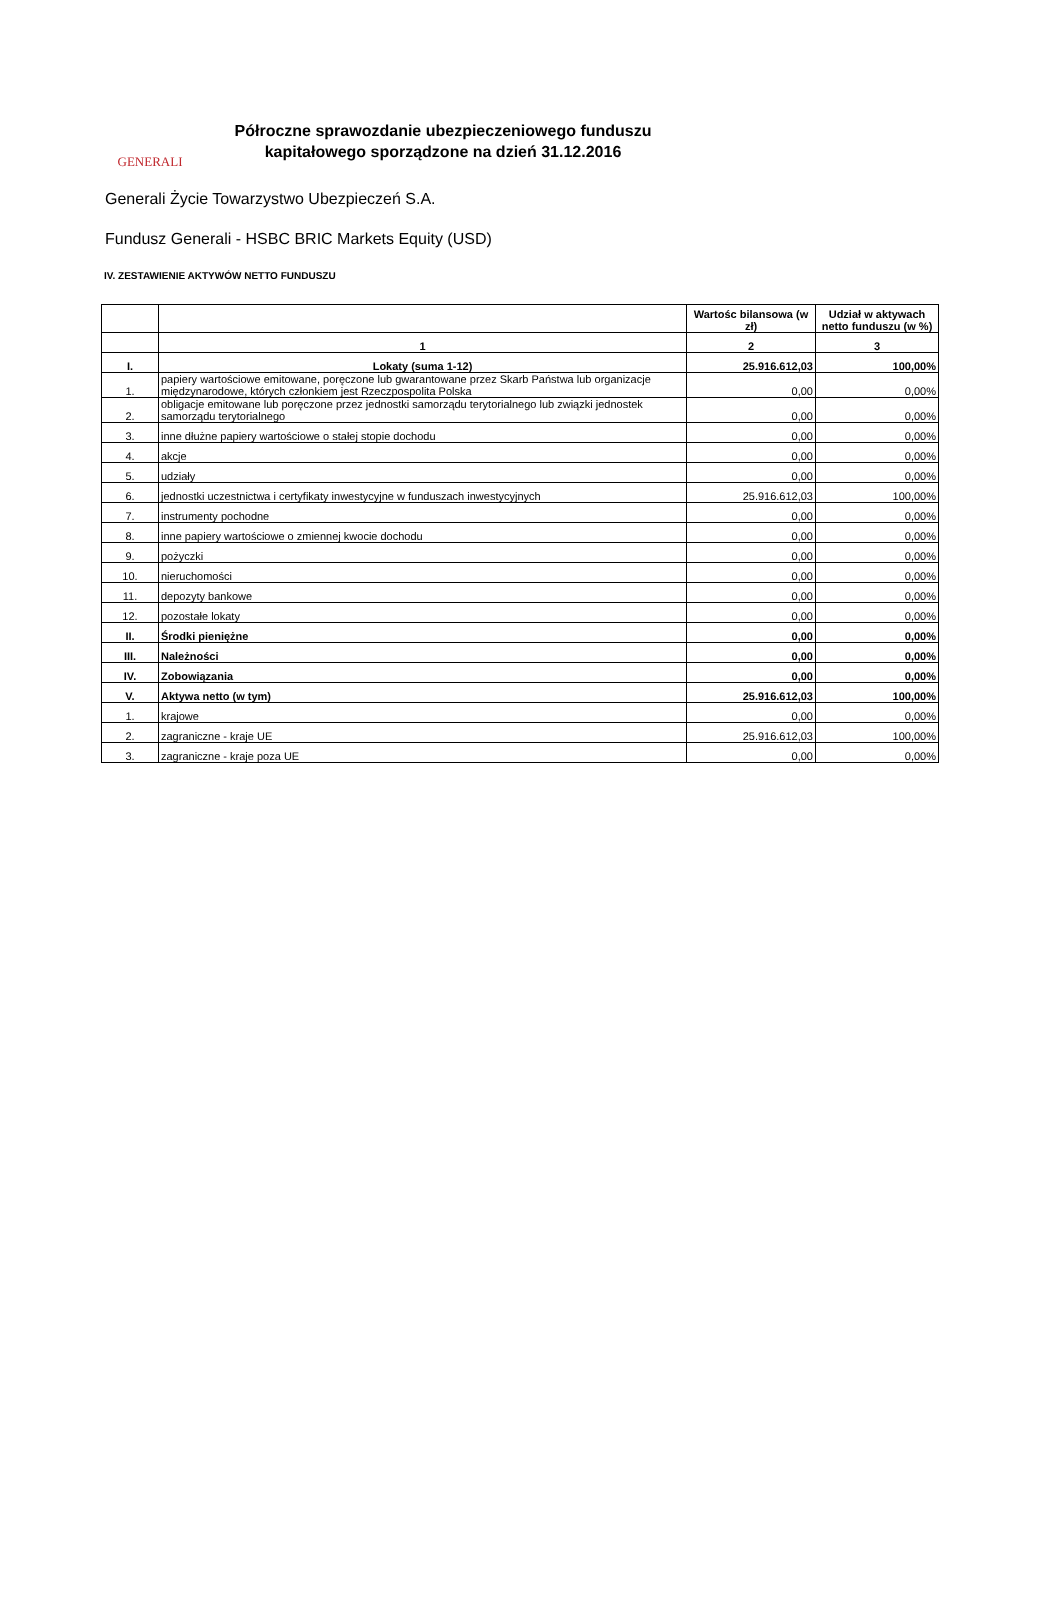GENERALI
Półroczne sprawozdanie ubezpieczeniowego funduszu kapitałowego sporządzone na dzień 31.12.2016
Generali Życie Towarzystwo Ubezpieczeń S.A.
Fundusz Generali - HSBC BRIC Markets Equity (USD)
IV. ZESTAWIENIE AKTYWÓW NETTO FUNDUSZU
| | | Wartośc bilansowa (w zł) | Udział w aktywach netto funduszu (w %) |
| --- | --- | --- | --- |
| | 1 | 2 | 3 |
| I. | Lokaty (suma 1-12) | 25.916.612,03 | 100,00% |
| 1. | papiery wartościowe emitowane, poręczone lub gwarantowane przez Skarb Państwa lub organizacje międzynarodowe, których członkiem jest Rzeczpospolita Polska | 0,00 | 0,00% |
| 2. | obligacje emitowane lub poręczone przez jednostki samorządu terytorialnego lub związki jednostek samorządu terytorialnego | 0,00 | 0,00% |
| 3. | inne dłużne papiery wartościowe o stałej stopie dochodu | 0,00 | 0,00% |
| 4. | akcje | 0,00 | 0,00% |
| 5. | udziały | 0,00 | 0,00% |
| 6. | jednostki uczestnictwa i certyfikaty inwestycyjne w funduszach inwestycyjnych | 25.916.612,03 | 100,00% |
| 7. | instrumenty pochodne | 0,00 | 0,00% |
| 8. | inne papiery wartościowe o zmiennej kwocie dochodu | 0,00 | 0,00% |
| 9. | pożyczki | 0,00 | 0,00% |
| 10. | nieruchomości | 0,00 | 0,00% |
| 11. | depozyty bankowe | 0,00 | 0,00% |
| 12. | pozostałe lokaty | 0,00 | 0,00% |
| II. | Środki pieniężne | 0,00 | 0,00% |
| III. | Należności | 0,00 | 0,00% |
| IV. | Zobowiązania | 0,00 | 0,00% |
| V. | Aktywa netto (w tym) | 25.916.612,03 | 100,00% |
| 1. | krajowe | 0,00 | 0,00% |
| 2. | zagraniczne - kraje UE | 25.916.612,03 | 100,00% |
| 3. | zagraniczne - kraje poza UE | 0,00 | 0,00% |